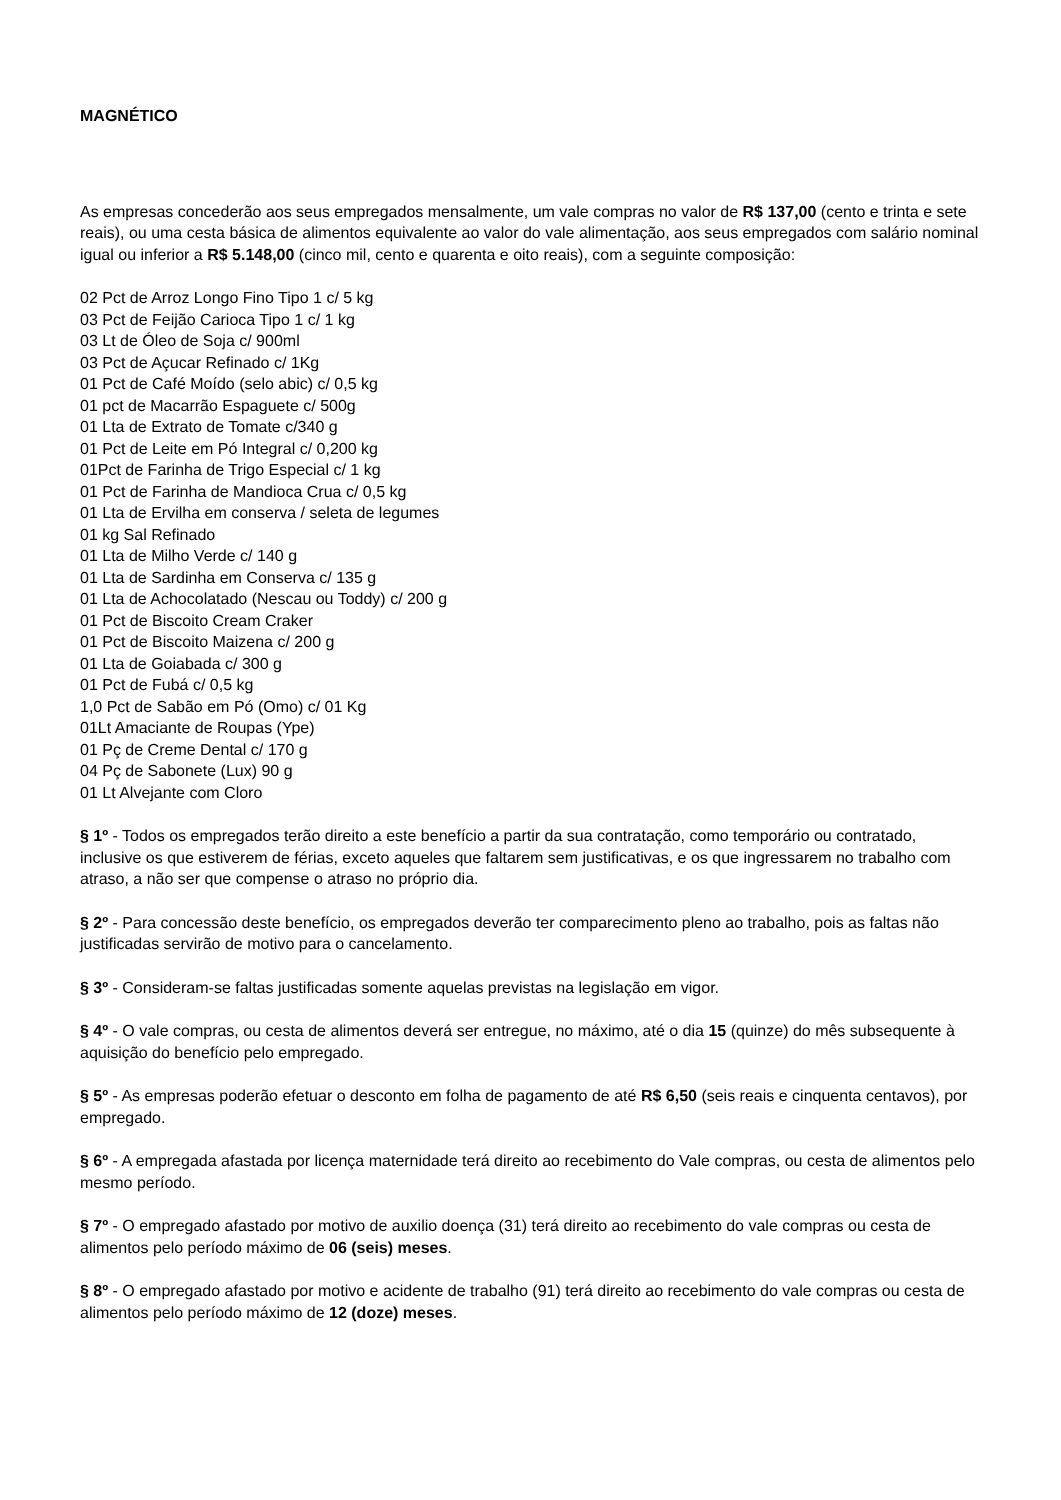MAGNÉTICO
As empresas concederão aos seus empregados mensalmente, um vale compras no valor de R$ 137,00 (cento e trinta e sete reais), ou uma cesta básica de alimentos equivalente ao valor do vale alimentação, aos seus empregados com salário nominal igual ou inferior a R$ 5.148,00 (cinco mil, cento e quarenta e oito reais), com a seguinte composição:
02 Pct de Arroz Longo Fino Tipo 1 c/ 5 kg
03 Pct de Feijão Carioca Tipo 1 c/ 1 kg
03 Lt de Óleo de Soja c/ 900ml
03 Pct de Açucar Refinado c/ 1Kg
01 Pct de Café Moído (selo abic) c/ 0,5 kg
01 pct de Macarrão Espaguete c/ 500g
01 Lta de Extrato de Tomate c/340 g
01 Pct de Leite em Pó Integral c/ 0,200 kg
01Pct de Farinha de Trigo Especial c/ 1 kg
01 Pct de Farinha de Mandioca Crua c/ 0,5 kg
01 Lta de Ervilha em conserva / seleta de legumes
01 kg Sal Refinado
01 Lta de Milho Verde c/ 140 g
01 Lta de Sardinha em Conserva c/ 135 g
01 Lta de Achocolatado (Nescau ou Toddy) c/ 200 g
01 Pct de Biscoito Cream Craker
01 Pct de Biscoito Maizena c/ 200 g
01 Lta de Goiabada c/ 300 g
01 Pct de Fubá c/ 0,5 kg
1,0 Pct de Sabão em Pó (Omo) c/ 01 Kg
01Lt Amaciante de Roupas (Ype)
01 Pç de Creme Dental c/ 170 g
04 Pç de Sabonete (Lux) 90 g
01 Lt Alvejante com Cloro
§ 1º - Todos os empregados terão direito a este benefício a partir da sua contratação, como temporário ou contratado, inclusive os que estiverem de férias, exceto aqueles que faltarem sem justificativas, e os que ingressarem no trabalho com atraso, a não ser que compense o atraso no próprio dia.
§ 2º - Para concessão deste benefício, os empregados deverão ter comparecimento pleno ao trabalho, pois as faltas não justificadas servirão de motivo para o cancelamento.
§ 3º - Consideram-se faltas justificadas somente aquelas previstas na legislação em vigor.
§ 4º - O vale compras, ou cesta de alimentos deverá ser entregue, no máximo, até o dia 15 (quinze) do mês subsequente à aquisição do benefício pelo empregado.
§ 5º - As empresas poderão efetuar o desconto em folha de pagamento de até R$ 6,50 (seis reais e cinquenta centavos), por empregado.
§ 6º - A empregada afastada por licença maternidade terá direito ao recebimento do Vale compras, ou cesta de alimentos pelo mesmo período.
§ 7º - O empregado afastado por motivo de auxilio doença (31) terá direito ao recebimento do vale compras ou cesta de alimentos pelo período máximo de 06 (seis) meses.
§ 8º - O empregado afastado por motivo e acidente de trabalho (91) terá direito ao recebimento do vale compras ou cesta de alimentos pelo período máximo de 12 (doze) meses.